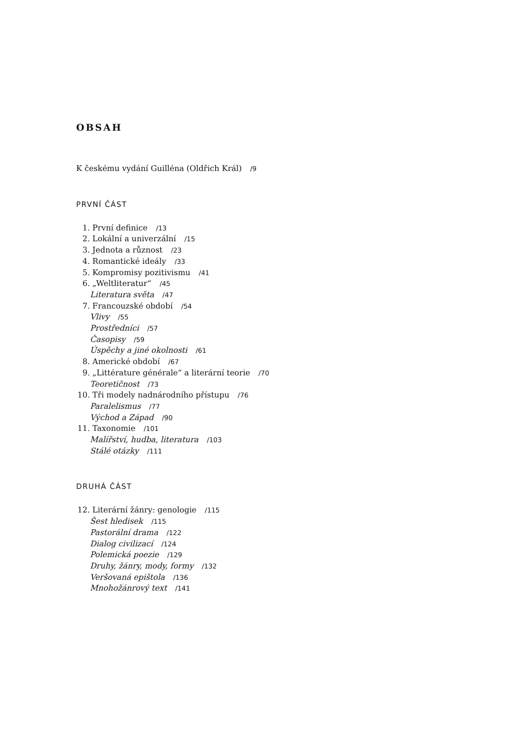OBSAH
K českému vydání Guilléna (Oldřich Král) /9
PRVNÍ ČÁST
1. První definice /13
2. Lokální a univerzální /15
3. Jednota a různost /23
4. Romantické ideály /33
5. Kompromisy pozitivismu /41
6. „Weltliteratur“ /45
Literatura světa /47
7. Francouzské období /54
Vlivy /55
Prostředníci /57
Časopisy /59
Úspěchy a jiné okolnosti /61
8. Americké období /67
9. „Littérature générale“ a literární teorie /70
Teoretičnost /73
10. Tři modely nadnárodního přístupu /76
Paralelismus /77
Východ a Západ /90
11. Taxonomie /101
Malířství, hudba, literatura /103
Stálé otázky /111
DRUHÁ ČÁST
12. Literární žánry: genologie /115
Šest hledisek /115
Pastorální drama /122
Dialog civilizací /124
Polemická poezie /129
Druhy, žánry, mody, formy /132
Veršovaná epištola /136
Mnohožánrový text /141